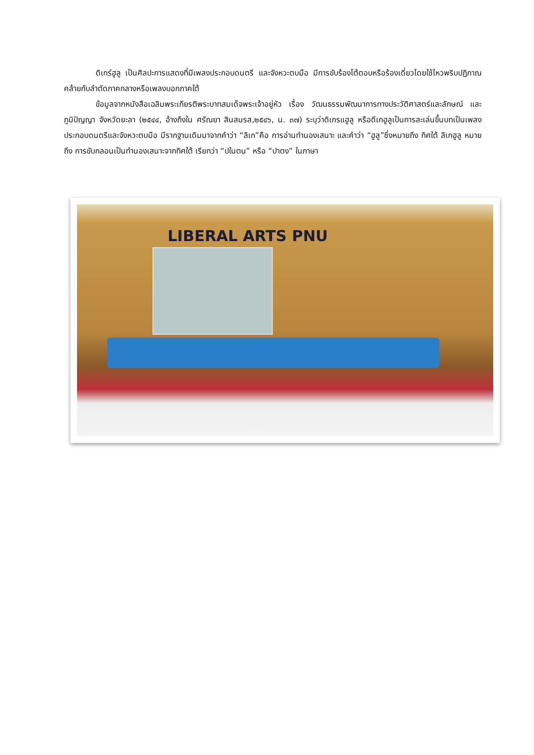ดิเกร์ฮูลู เป็นศิลปะการแสดงที่มีเพลงประกอบดนตรี และจังหวะตบมือ มีการขับร้องโต้ตอบหรือร้องเดี่ยวโดยใช้ไหวพริบปฏิภาณคล้ายกับลำตัดภาคกลางหรือเพลงบอกภาคใต้
ข้อมูลจากหนังสือเฉลิมพระเกียรติพระบาทสมเด็จพระเจ้าอยู่หัว เรื่อง วัฒนธรรมพัฒนาการทางประวัติศาสตร์และลักษณ์ และภูมิปัญญา จังหวัดยะลา (๒๕๔๔, อ้างถึงใน ศรัณยา สินสมรส,๒๕๔๖, น. ๓๗) ระบุว่าดิเกรแฮูลู หรือดีเกฮูลูเป็นการละเล่นขึ้นบทเป็นเพลงประกอบดนตรีและจังหวะตบมือ มีรากฐานเดิมมาจากคำว่า “ลิเก”คือ การอ่านทำนองเสนาะ และคำว่า “ฮูลู”ซึ่งหมายถึง ทิศใต้ ลิเกฮูลู หมายถึง การขับกลอนเป็นทำนองเสนาะจากทิศใต้ เรียกว่า “ปในตน” หรือ “ปาตง” ในภาษา
LIBERAL ARTS PNU